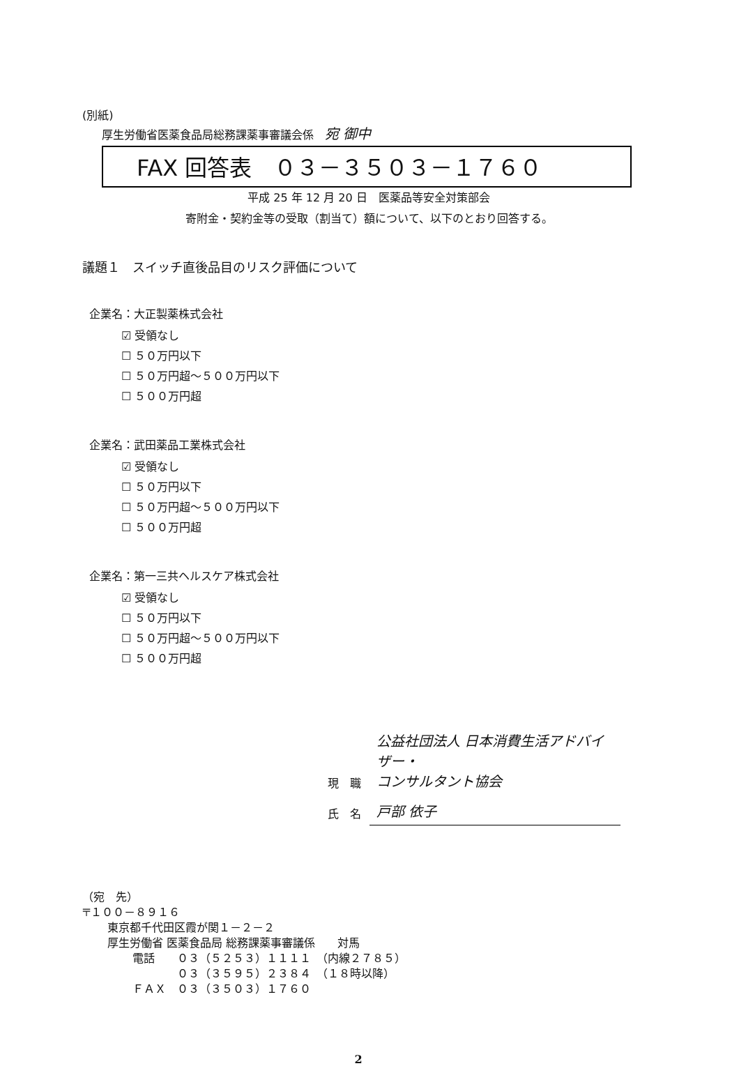(別紙)
厚生労働省医薬食品局総務課薬事審議会係　宛 御中
FAX 回答表　０３－３５０３－１７６０
平成 25 年 12 月 20 日　医薬品等安全対策部会
寄附金・契約金等の受取（割当て）額について、以下のとおり回答する。
議題１　スイッチ直後品目のリスク評価について
企業名：大正製薬株式会社
☑ 受領なし
☐ ５０万円以下
☐ ５０万円超～５００万円以下
☐ ５００万円超
企業名：武田薬品工業株式会社
☑ 受領なし
☐ ５０万円以下
☐ ５０万円超～５００万円以下
☐ ５００万円超
企業名：第一三共ヘルスケア株式会社
☑ 受領なし
☐ ５０万円以下
☐ ５０万円超～５００万円以下
☐ ５００万円超
| 現 職 | 公益社団法人 日本消費生活アドバイザー・ コンサルタント協会 |
| 氏 名 | 戸部 依子 |
（宛　先）
〒１００－８９１６
東京都千代田区霞が関１－２－２
厚生労働省 医薬食品局 総務課薬事審議係　　対馬
電話　　０３（５２５３）１１１１　（内線２７８５）
　　　　０３（３５９５）２３８４　（１８時以降）
ＦＡＸ　０３（３５０３）１７６０
2